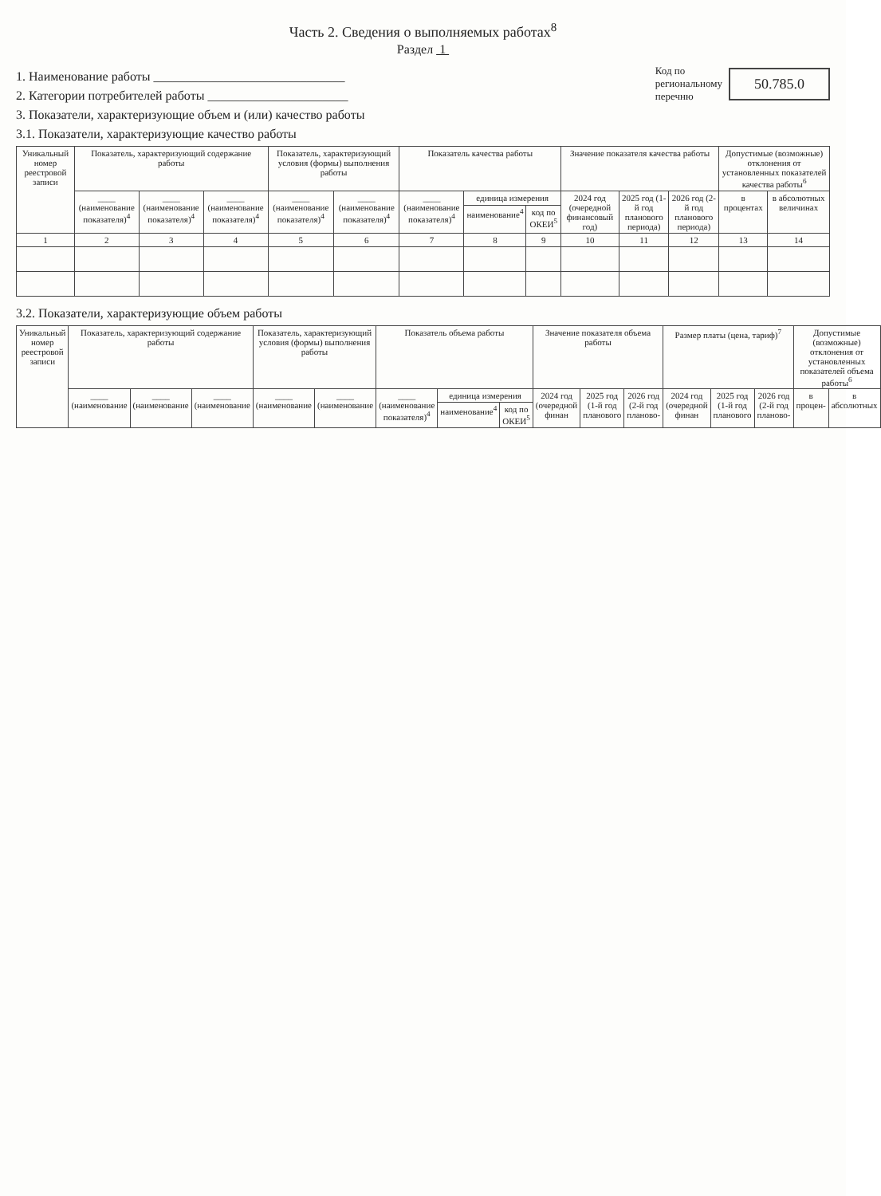Часть 2. Сведения о выполняемых работах<sup>8</sup>
Раздел 1
1. Наименование работы ______________________________
2. Категории потребителей работы ______________________
3. Показатели, характеризующие объем и (или) качество работы
3.1. Показатели, характеризующие качество работы
Код по
региональному
перечню 50.785.0
| Уникальный номер реестровой записи | Показатель, характеризующий содержание работы | | | Показатель, характеризующий условия (формы) выполнения работы | | Показатель качества работы | | | Значение показателя качества работы | | | Допустимые (возможные) отклонения от установленных показателей качества работы<sup>6</sup> | |
| --- | --- | --- | --- | --- | --- | --- | --- | --- | --- | --- | --- | --- | --- |
| | ____ (наименование показателя)<sup>4</sup> | ____ (наименование показателя)<sup>4</sup> | ____ (наименование показателя)<sup>4</sup> | ____ (наименование показателя)<sup>4</sup> | ____ (наименование показателя)<sup>4</sup> | ____ (наименование показателя)<sup>4</sup> | единица измерения | | 2024 год (очередной финансовый год) | 2025 год (1-й год планового периода) | 2026 год (2-й год планового периода) | в процентах | в абсолютных величинах |
| | | | | | | | наименование<sup>4</sup> | код по ОКЕИ<sup>5</sup> | | | | | |
| 1 | 2 | 3 | 4 | 5 | 6 | 7 | 8 | 9 | 10 | 11 | 12 | 13 | 14 |
3.2. Показатели, характеризующие объем работы
| Уникальный номер реестровой записи | Показатель, характеризующий содержание работы | | | Показатель, характеризующий условия (формы) выполнения работы | | Показатель объема работы | | | Значение показателя объема работы | | | Размер платы (цена, тариф)<sup>7</sup> | | | Допустимые (возможные) отклонения от установленных показателей объема работы<sup>6</sup> | |
| --- | --- | --- | --- | --- | --- | --- | --- | --- | --- | --- | --- | --- | --- | --- | --- | --- |
| | ____ (наименование | ____ (наименование | ____ (наименование | ____ (наименование | ____ (наименование | ____ (наименование показателя)<sup>4</sup> | единица измерения | | 2024 год (очередной финан | 2025 год (1-й год планового | 2026 год (2-й год планово- | 2024 год (очередной финан | 2025 год (1-й год планового | 2026 год (2-й год планово- | в процен- | в абсолютных |
| | | | | | | | наименование<sup>4</sup> | код по ОКЕИ<sup>5</sup> | | | | | | | | |